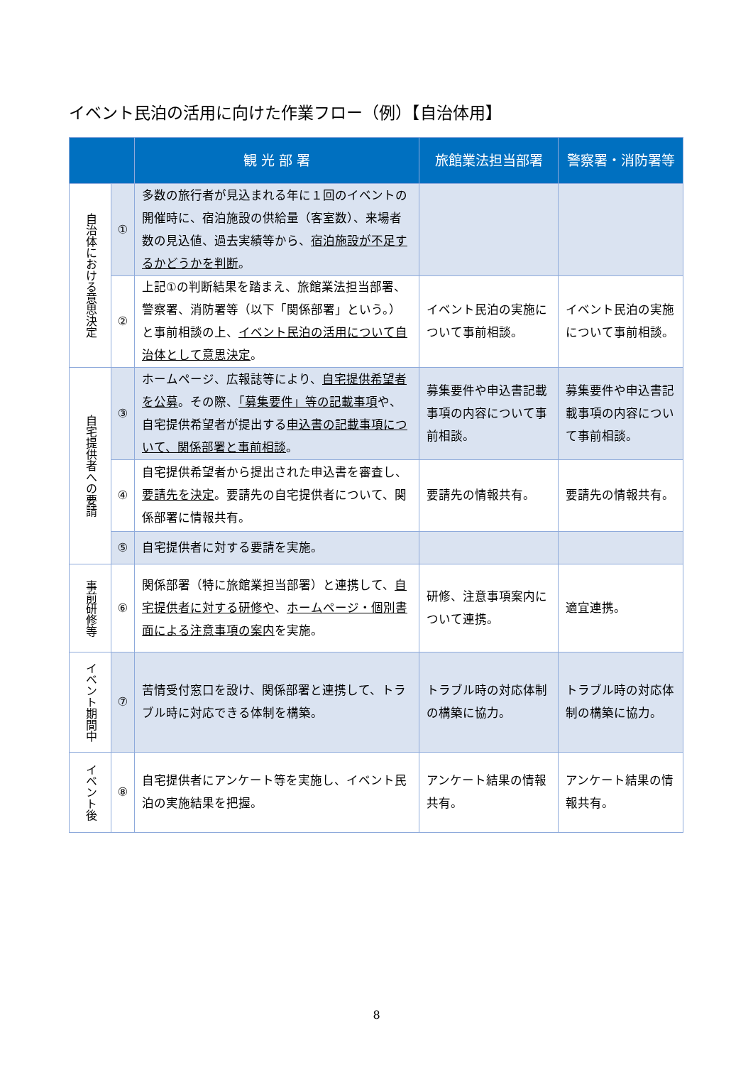イベント民泊の活用に向けた作業フロー（例）【自治体用】
| | | 観 光 部 署 | 旅館業法担当部署 | 警察署・消防署等 |
| --- | --- | --- | --- | --- |
| 自治体における意思決定 | ① | 多数の旅行者が見込まれる年に１回のイベントの開催時に、宿泊施設の供給量（客室数）、来場者数の見込値、過去実績等から、 宿泊施設が不足するかどうかを判断 。 | | |
| | ② | 上記①の判断結果を踏まえ、旅館業法担当部署、警察署、消防署等（以下「関係部署」という。）と事前相談の上、 イベント民泊の活用について自治体として意思決定 。 | イベント民泊の実施について事前相談。 | イベント民泊の実施について事前相談。 |
| 自宅提供者への要請 | ③ | ホームページ、広報誌等により、 自宅提供希望者を公募 。その際、 「募集要件」等の記載事項 や、自宅提供希望者が提出する 申込書の記載事項について、関係部署と事前相談 。 | 募集要件や申込書記載事項の内容について事前相談。 | 募集要件や申込書記載事項の内容について事前相談。 |
| | ④ | 自宅提供希望者から提出された申込書を審査し、 要請先を決定 。要請先の自宅提供者について、関係部署に情報共有。 | 要請先の情報共有。 | 要請先の情報共有。 |
| | ⑤ | 自宅提供者に対する要請を実施。 | | |
| 事前研修等 | ⑥ | 関係部署（特に旅館業担当部署）と連携して、 自宅提供者に対する研修や 、 ホームページ・個別書面による注意事項の案内 を実施。 | 研修、注意事項案内について連携。 | 適宜連携。 |
| イベント期間中 | ⑦ | 苦情受付窓口を設け、関係部署と連携して、トラブル時に対応できる体制を構築。 | トラブル時の対応体制の構築に協力。 | トラブル時の対応体制の構築に協力。 |
| イベント後 | ⑧ | 自宅提供者にアンケート等を実施し、イベント民泊の実施結果を把握。 | アンケート結果の情報共有。 | アンケート結果の情報共有。 |
8